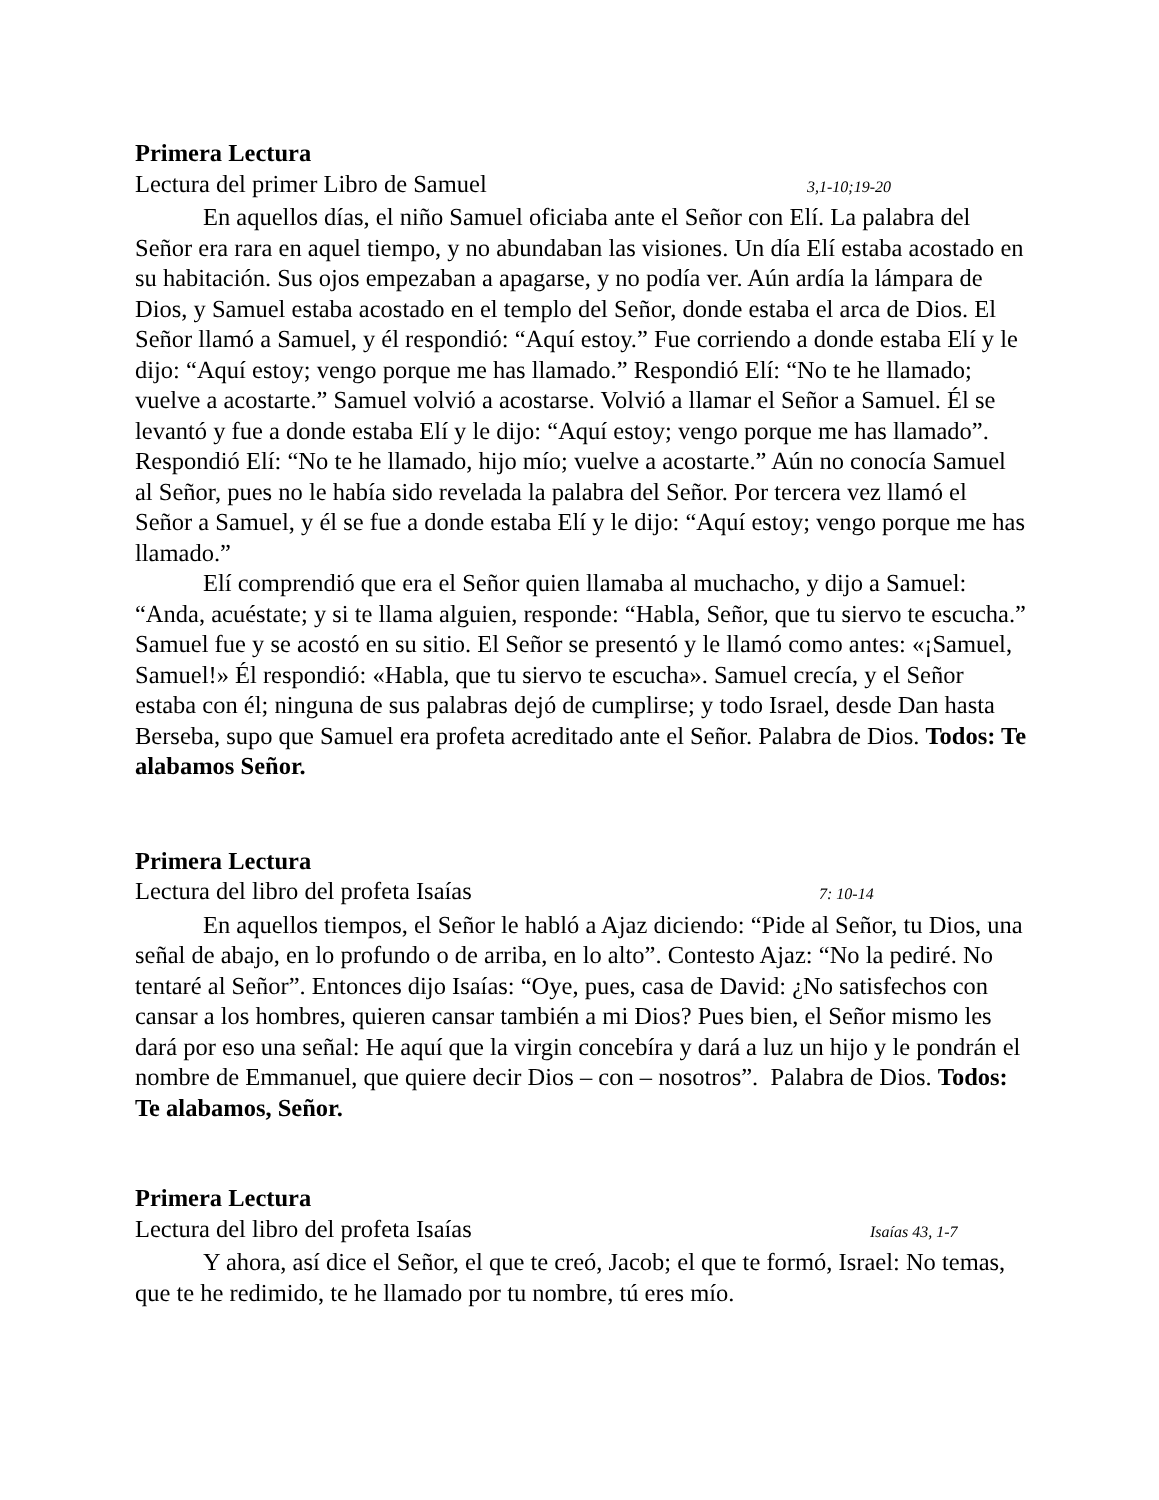Primera Lectura
Lectura del primer Libro de Samuel 3,1-10;19-20
En aquellos días, el niño Samuel oficiaba ante el Señor con Elí. La palabra del Señor era rara en aquel tiempo, y no abundaban las visiones. Un día Elí estaba acostado en su habitación. Sus ojos empezaban a apagarse, y no podía ver. Aún ardía la lámpara de Dios, y Samuel estaba acostado en el templo del Señor, donde estaba el arca de Dios. El Señor llamó a Samuel, y él respondió: “Aquí estoy.” Fue corriendo a donde estaba Elí y le dijo: “Aquí estoy; vengo porque me has llamado.” Respondió Elí: “No te he llamado; vuelve a acostarte.” Samuel volvió a acostarse. Volvió a llamar el Señor a Samuel. Él se levantó y fue a donde estaba Elí y le dijo: “Aquí estoy; vengo porque me has llamado”. Respondió Elí: “No te he llamado, hijo mío; vuelve a acostarte.” Aún no conocía Samuel al Señor, pues no le había sido revelada la palabra del Señor. Por tercera vez llamó el Señor a Samuel, y él se fue a donde estaba Elí y le dijo: “Aquí estoy; vengo porque me has llamado.”
Elí comprendió que era el Señor quien llamaba al muchacho, y dijo a Samuel: “Anda, acuéstate; y si te llama alguien, responde: “Habla, Señor, que tu siervo te escucha.” Samuel fue y se acostó en su sitio. El Señor se presentó y le llamó como antes: «¡Samuel, Samuel!» Él respondió: «Habla, que tu siervo te escucha». Samuel crecía, y el Señor estaba con él; ninguna de sus palabras dejó de cumplirse; y todo Israel, desde Dan hasta Berseba, supo que Samuel era profeta acreditado ante el Señor. Palabra de Dios. Todos: Te alabamos Señor.
Primera Lectura
Lectura del libro del profeta Isaías 7: 10-14
En aquellos tiempos, el Señor le habló a Ajaz diciendo: “Pide al Señor, tu Dios, una señal de abajo, en lo profundo o de arriba, en lo alto”. Contesto Ajaz: “No la pediré. No tentaré al Señor”. Entonces dijo Isaías: “Oye, pues, casa de David: ¿No satisfechos con cansar a los hombres, quieren cansar también a mi Dios? Pues bien, el Señor mismo les dará por eso una señal: He aquí que la virgin concebíra y dará a luz un hijo y le pondrán el nombre de Emmanuel, que quiere decir Dios – con – nosotros”. Palabra de Dios. Todos: Te alabamos, Señor.
Primera Lectura
Lectura del libro del profeta Isaías Isaías 43, 1-7
Y ahora, así dice el Señor, el que te creó, Jacob; el que te formó, Israel: No temas, que te he redimido, te he llamado por tu nombre, tú eres mío.